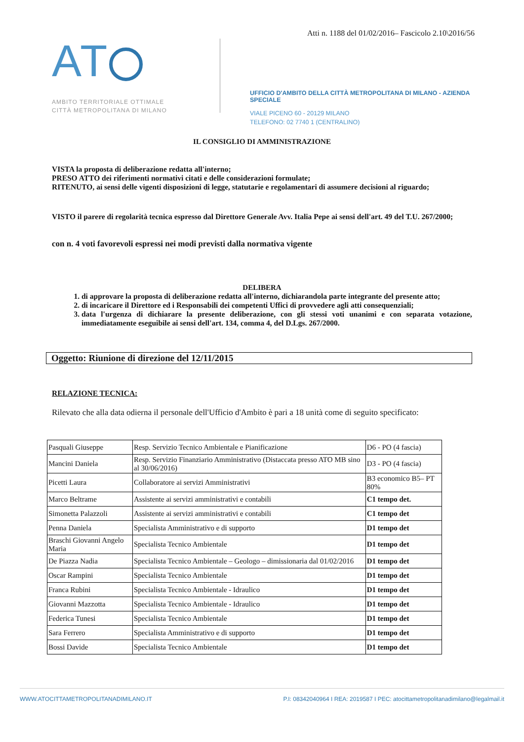AT
AMBITO TERRITORIALE OTTIMALE
CITTÀ METROPOLITANA DI MILANO
Atti n. 1188 del 01/02/2016– Fascicolo 2.10\2016/56
UFFICIO D'AMBITO DELLA CITTÀ METROPOLITANA DI MILANO - AZIENDA SPECIALE
VIALE PICENO 60 - 20129 MILANO
TELEFONO: 02 7740 1 (CENTRALINO)
IL CONSIGLIO DI AMMINISTRAZIONE
VISTA la proposta di deliberazione redatta all'interno;
PRESO ATTO dei riferimenti normativi citati e delle considerazioni formulate;
RITENUTO, ai sensi delle vigenti disposizioni di legge, statutarie e regolamentari di assumere decisioni al riguardo;
VISTO il parere di regolarità tecnica espresso dal Direttore Generale Avv. Italia Pepe ai sensi dell'art. 49 del T.U. 267/2000;
con n. 4 voti favorevoli espressi nei modi previsti dalla normativa vigente
DELIBERA
1. di approvare la proposta di deliberazione redatta all'interno, dichiarandola parte integrante del presente atto;
2. di incaricare il Direttore ed i Responsabili dei competenti Uffici di provvedere agli atti consequenziali;
3. data l'urgenza di dichiarare la presente deliberazione, con gli stessi voti unanimi e con separata votazione, immediatamente eseguibile ai sensi dell'art. 134, comma 4, del D.Lgs. 267/2000.
Oggetto: Riunione di direzione del 12/11/2015
RELAZIONE TECNICA:
Rilevato che alla data odierna il personale dell'Ufficio d'Ambito è pari a 18 unità come di seguito specificato:
| Pasquali Giuseppe | Resp. Servizio Tecnico Ambientale e Pianificazione | D6 - PO (4 fascia) |
| Mancini Daniela | Resp. Servizio Finanziario Amministrativo (Distaccata presso ATO MB sino al 30/06/2016) | D3 - PO (4 fascia) |
| Picetti Laura | Collaboratore ai servizi Amministrativi | B3 economico B5– PT 80% |
| Marco Beltrame | Assistente ai servizi amministrativi e contabili | C1 tempo det. |
| Simonetta Palazzoli | Assistente ai servizi amministrativi e contabili | C1 tempo det |
| Penna Daniela | Specialista Amministrativo e di supporto | D1 tempo det |
| Braschi Giovanni Angelo Maria | Specialista Tecnico Ambientale | D1 tempo det |
| De Piazza Nadia | Specialista Tecnico Ambientale – Geologo – dimissionaria dal 01/02/2016 | D1 tempo det |
| Oscar Rampini | Specialista Tecnico Ambientale | D1 tempo det |
| Franca Rubini | Specialista Tecnico Ambientale - Idraulico | D1 tempo det |
| Giovanni Mazzotta | Specialista Tecnico Ambientale - Idraulico | D1 tempo det |
| Federica Tunesi | Specialista Tecnico Ambientale | D1 tempo det |
| Sara Ferrero | Specialista Amministrativo e di supporto | D1 tempo det |
| Bossi Davide | Specialista Tecnico Ambientale | D1 tempo det |
WWW.ATOCITTAMETROPOLITANADIMILANO.IT P.I: 08342040964 I REA: 2019587 I PEC: atocittametropolitanadimilano@legalmail.it